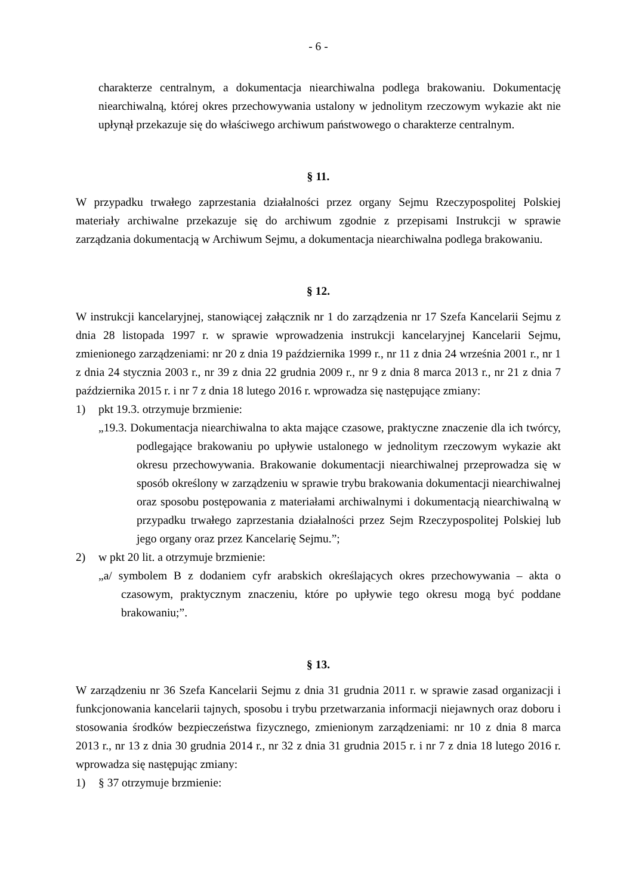- 6 -
charakterze centralnym, a dokumentacja niearchiwalna podlega brakowaniu. Dokumentację niearchiwalną, której okres przechowywania ustalony w jednolitym rzeczowym wykazie akt nie upłynął przekazuje się do właściwego archiwum państwowego o charakterze centralnym.
§ 11.
W przypadku trwałego zaprzestania działalności przez organy Sejmu Rzeczypospolitej Polskiej materiały archiwalne przekazuje się do archiwum zgodnie z przepisami Instrukcji w sprawie zarządzania dokumentacją w Archiwum Sejmu, a dokumentacja niearchiwalna podlega brakowaniu.
§ 12.
W instrukcji kancelaryjnej, stanowiącej załącznik nr 1 do zarządzenia nr 17 Szefa Kancelarii Sejmu z dnia 28 listopada 1997 r. w sprawie wprowadzenia instrukcji kancelaryjnej Kancelarii Sejmu, zmienionego zarządzeniami: nr 20 z dnia 19 października 1999 r., nr 11 z dnia 24 września 2001 r., nr 1 z dnia 24 stycznia 2003 r., nr 39 z dnia 22 grudnia 2009 r., nr 9 z dnia 8 marca 2013 r., nr 21 z dnia 7 października 2015 r. i nr 7 z dnia 18 lutego 2016 r. wprowadza się następujące zmiany:
1) pkt 19.3. otrzymuje brzmienie:
„19.3. Dokumentacja niearchiwalna to akta mające czasowe, praktyczne znaczenie dla ich twórcy, podlegające brakowaniu po upływie ustalonego w jednolitym rzeczowym wykazie akt okresu przechowywania. Brakowanie dokumentacji niearchiwalnej przeprowadza się w sposób określony w zarządzeniu w sprawie trybu brakowania dokumentacji niearchiwalnej oraz sposobu postępowania z materiałami archiwalnymi i dokumentacją niearchiwalną w przypadku trwałego zaprzestania działalności przez Sejm Rzeczypospolitej Polskiej lub jego organy oraz przez Kancelarię Sejmu.”;
2) w pkt 20 lit. a otrzymuje brzmienie:
„a/ symbolem B z dodaniem cyfr arabskich określających okres przechowywania – akta o czasowym, praktycznym znaczeniu, które po upływie tego okresu mogą być poddane brakowaniu;”.
§ 13.
W zarządzeniu nr 36 Szefa Kancelarii Sejmu z dnia 31 grudnia 2011 r. w sprawie zasad organizacji i funkcjonowania kancelarii tajnych, sposobu i trybu przetwarzania informacji niejawnych oraz doboru i stosowania środków bezpieczeństwa fizycznego, zmienionym zarządzeniami: nr 10 z dnia 8 marca 2013 r., nr 13 z dnia 30 grudnia 2014 r., nr 32 z dnia 31 grudnia 2015 r. i nr 7 z dnia 18 lutego 2016 r. wprowadza się następując zmiany:
1) § 37 otrzymuje brzmienie: